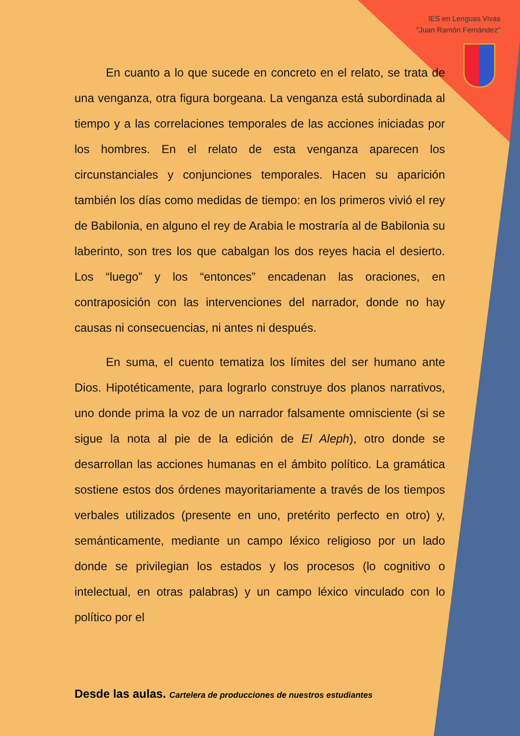IES en Lenguas Vivas
"Juan Ramón Fernández"
En cuanto a lo que sucede en concreto en el relato, se trata de una venganza, otra figura borgeana. La venganza está subordinada al tiempo y a las correlaciones temporales de las acciones iniciadas por los hombres. En el relato de esta venganza aparecen los circunstanciales y conjunciones temporales. Hacen su aparición también los días como medidas de tiempo: en los primeros vivió el rey de Babilonia, en alguno el rey de Arabia le mostraría al de Babilonia su laberinto, son tres los que cabalgan los dos reyes hacia el desierto. Los “luego” y los “entonces” encadenan las oraciones, en contraposición con las intervenciones del narrador, donde no hay causas ni consecuencias, ni antes ni después.
En suma, el cuento tematiza los límites del ser humano ante Dios. Hipotéticamente, para lograrlo construye dos planos narrativos, uno donde prima la voz de un narrador falsamente omnisciente (si se sigue la nota al pie de la edición de El Aleph), otro donde se desarrollan las acciones humanas en el ámbito político. La gramática sostiene estos dos órdenes mayoritariamente a través de los tiempos verbales utilizados (presente en uno, pretérito perfecto en otro) y, semánticamente, mediante un campo léxico religioso por un lado donde se privilegian los estados y los procesos (lo cognitivo o intelectual, en otras palabras) y un campo léxico vinculado con lo político por el
Desde las aulas. Cartelera de producciones de nuestros estudiantes